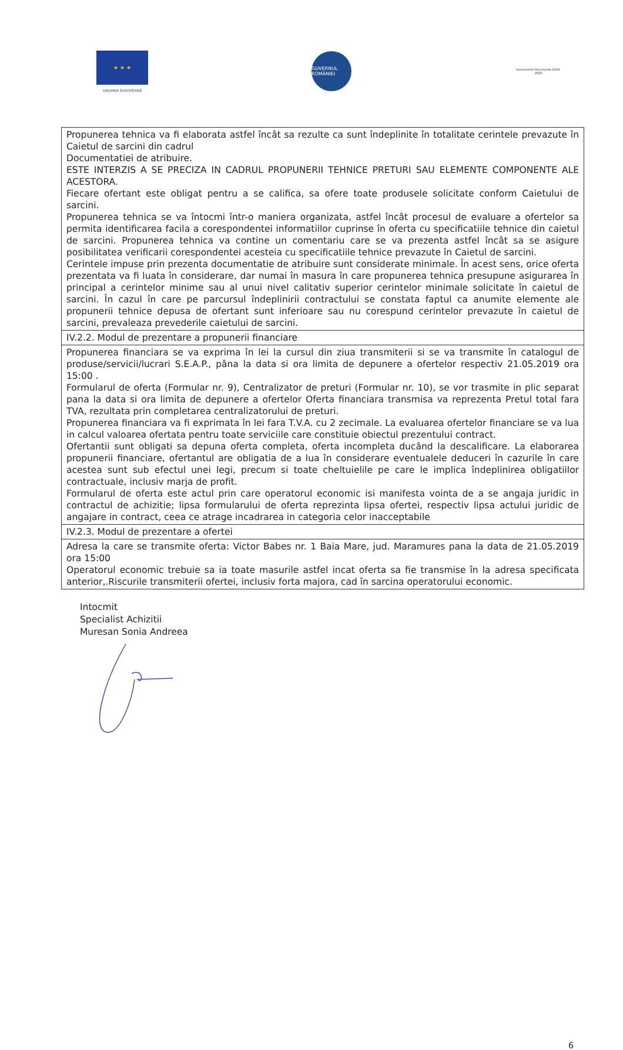★ ★ ★
UNIUNEA EUROPEANĂ
GUVERNUL ROMÂNIEI
Instrumente Structurale 2014-2020
| Propunerea tehnica va fi elaborata astfel încât sa rezulte ca sunt îndeplinite în totalitate cerintele prevazute în Caietul de sarcini din cadrul Documentatiei de atribuire. ESTE INTERZIS A SE PRECIZA IN CADRUL PROPUNERII TEHNICE PRETURI SAU ELEMENTE COMPONENTE ALE ACESTORA. Fiecare ofertant este obligat pentru a se califica, sa ofere toate produsele solicitate conform Caietului de sarcini. Propunerea tehnica se va întocmi într-o maniera organizata, astfel încât procesul de evaluare a ofertelor sa permita identificarea facila a corespondentei informatiilor cuprinse în oferta cu specificatiile tehnice din caietul de sarcini. Propunerea tehnica va contine un comentariu care se va prezenta astfel încât sa se asigure posibilitatea verificarii corespondentei acesteia cu specificatiile tehnice prevazute în Caietul de sarcini. Cerintele impuse prin prezenta documentatie de atribuire sunt considerate minimale. În acest sens, orice oferta prezentata va fi luata în considerare, dar numai în masura în care propunerea tehnica presupune asigurarea în principal a cerintelor minime sau al unui nivel calitativ superior cerintelor minimale solicitate în caietul de sarcini. În cazul în care pe parcursul îndeplinirii contractului se constata faptul ca anumite elemente ale propunerii tehnice depusa de ofertant sunt inferioare sau nu corespund cerintelor prevazute în caietul de sarcini, prevaleaza prevederile caietului de sarcini. |
| IV.2.2. Modul de prezentare a propunerii financiare |
| Propunerea financiara se va exprima în lei la cursul din ziua transmiterii si se va transmite în catalogul de produse/servicii/lucrari S.E.A.P., pâna la data si ora limita de depunere a ofertelor respectiv 21.05.2019 ora 15:00 . Formularul de oferta (Formular nr. 9), Centralizator de preturi (Formular nr. 10), se vor trasmite in plic separat pana la data si ora limita de depunere a ofertelor Oferta financiara transmisa va reprezenta Pretul total fara TVA, rezultata prin completarea centralizatorului de preturi. Propunerea financiara va fi exprimata în lei fara T.V.A. cu 2 zecimale. La evaluarea ofertelor financiare se va lua in calcul valoarea ofertata pentru toate serviciile care constituie obiectul prezentului contract. Ofertantii sunt obligati sa depuna oferta completa, oferta incompleta ducând la descalificare. La elaborarea propunerii financiare, ofertantul are obligatia de a lua în considerare eventualele deduceri în cazurile în care acestea sunt sub efectul unei legi, precum si toate cheltuielile pe care le implica îndeplinirea obligatiilor contractuale, inclusiv marja de profit. Formularul de oferta este actul prin care operatorul economic isi manifesta vointa de a se angaja juridic in contractul de achizitie; lipsa formularului de oferta reprezinta lipsa ofertei, respectiv lipsa actului juridic de angajare in contract, ceea ce atrage incadrarea in categoria celor inacceptabile |
| IV.2.3. Modul de prezentare a ofertei |
| Adresa la care se transmite oferta: Victor Babes nr. 1 Baia Mare, jud. Maramures pana la data de 21.05.2019 ora 15:00 Operatorul economic trebuie sa ia toate masurile astfel incat oferta sa fie transmise în la adresa specificata anterior,.Riscurile transmiterii ofertei, inclusiv forta majora, cad în sarcina operatorului economic. |
Intocmit
Specialist Achizitii
Muresan Sonia Andreea
6